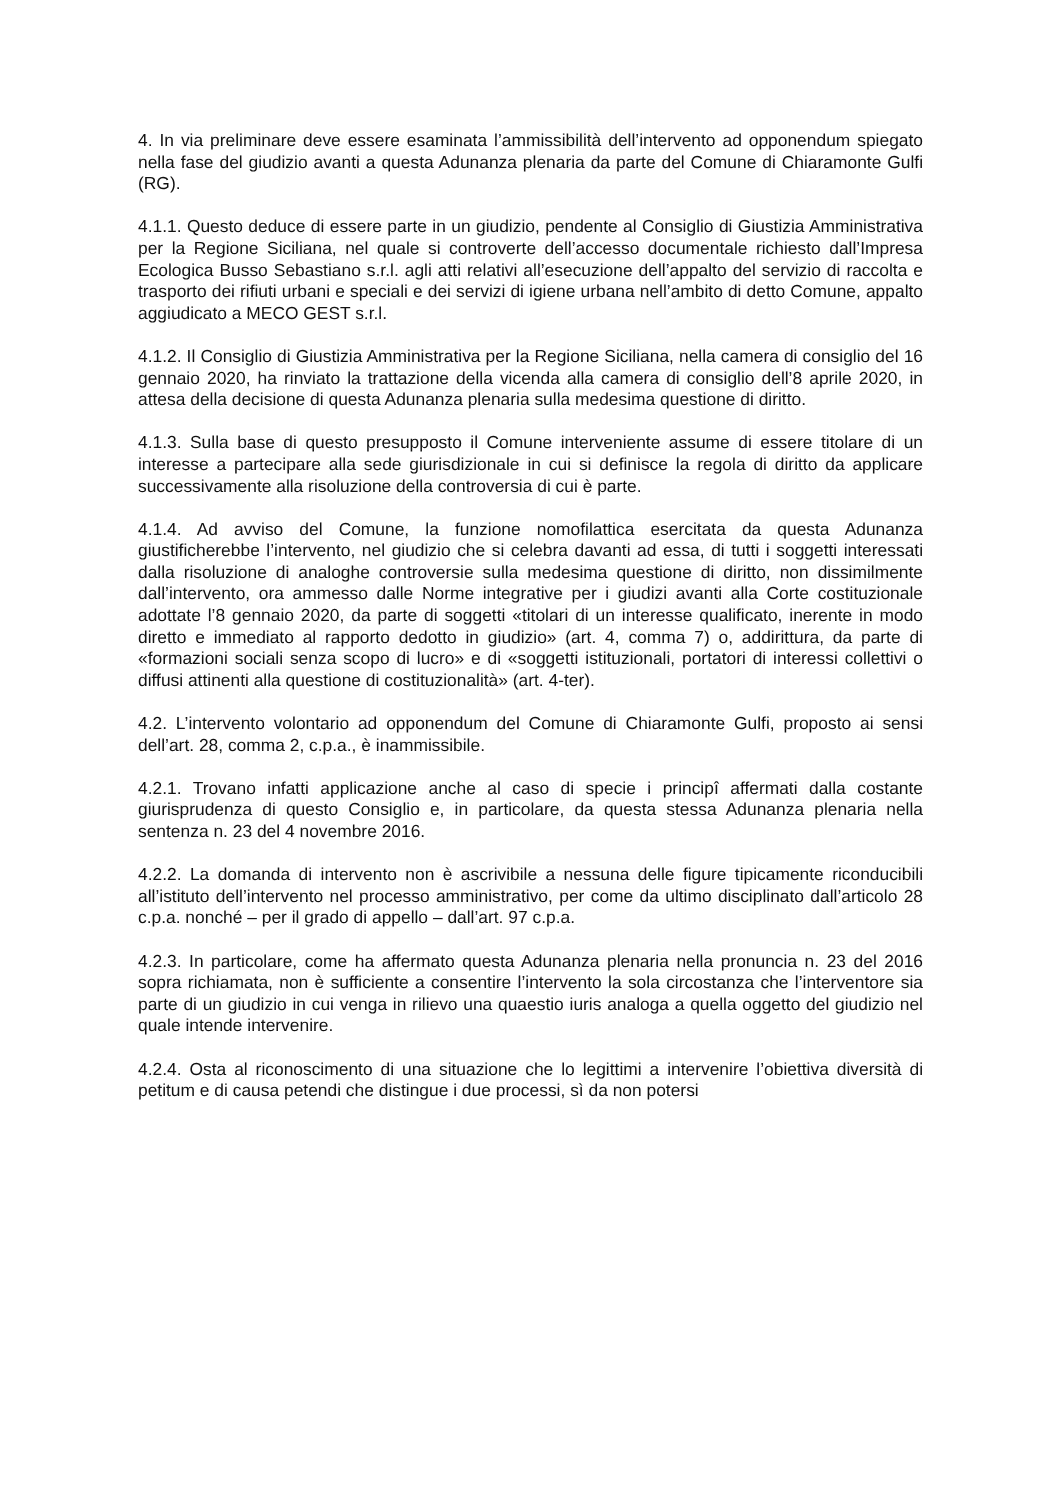4. In via preliminare deve essere esaminata l’ammissibilità dell’intervento ad opponendum spiegato nella fase del giudizio avanti a questa Adunanza plenaria da parte del Comune di Chiaramonte Gulfi (RG).
4.1.1. Questo deduce di essere parte in un giudizio, pendente al Consiglio di Giustizia Amministrativa per la Regione Siciliana, nel quale si controverte dell’accesso documentale richiesto dall’Impresa Ecologica Busso Sebastiano s.r.l. agli atti relativi all’esecuzione dell’appalto del servizio di raccolta e trasporto dei rifiuti urbani e speciali e dei servizi di igiene urbana nell’ambito di detto Comune, appalto aggiudicato a MECO GEST s.r.l.
4.1.2. Il Consiglio di Giustizia Amministrativa per la Regione Siciliana, nella camera di consiglio del 16 gennaio 2020, ha rinviato la trattazione della vicenda alla camera di consiglio dell’8 aprile 2020, in attesa della decisione di questa Adunanza plenaria sulla medesima questione di diritto.
4.1.3. Sulla base di questo presupposto il Comune interveniente assume di essere titolare di un interesse a partecipare alla sede giurisdizionale in cui si definisce la regola di diritto da applicare successivamente alla risoluzione della controversia di cui è parte.
4.1.4. Ad avviso del Comune, la funzione nomofilattica esercitata da questa Adunanza giustificherebbe l’intervento, nel giudizio che si celebra davanti ad essa, di tutti i soggetti interessati dalla risoluzione di analoghe controversie sulla medesima questione di diritto, non dissimilmente dall’intervento, ora ammesso dalle Norme integrative per i giudizi avanti alla Corte costituzionale adottate l’8 gennaio 2020, da parte di soggetti «titolari di un interesse qualificato, inerente in modo diretto e immediato al rapporto dedotto in giudizio» (art. 4, comma 7) o, addirittura, da parte di «formazioni sociali senza scopo di lucro» e di «soggetti istituzionali, portatori di interessi collettivi o diffusi attinenti alla questione di costituzionalità» (art. 4-ter).
4.2. L’intervento volontario ad opponendum del Comune di Chiaramonte Gulfi, proposto ai sensi dell’art. 28, comma 2, c.p.a., è inammissibile.
4.2.1. Trovano infatti applicazione anche al caso di specie i principî affermati dalla costante giurisprudenza di questo Consiglio e, in particolare, da questa stessa Adunanza plenaria nella sentenza n. 23 del 4 novembre 2016.
4.2.2. La domanda di intervento non è ascrivibile a nessuna delle figure tipicamente riconducibili all’istituto dell’intervento nel processo amministrativo, per come da ultimo disciplinato dall’articolo 28 c.p.a. nonché – per il grado di appello – dall’art. 97 c.p.a.
4.2.3. In particolare, come ha affermato questa Adunanza plenaria nella pronuncia n. 23 del 2016 sopra richiamata, non è sufficiente a consentire l’intervento la sola circostanza che l’interventore sia parte di un giudizio in cui venga in rilievo una quaestio iuris analoga a quella oggetto del giudizio nel quale intende intervenire.
4.2.4. Osta al riconoscimento di una situazione che lo legittimi a intervenire l’obiettiva diversità di petitum e di causa petendi che distingue i due processi, sì da non potersi